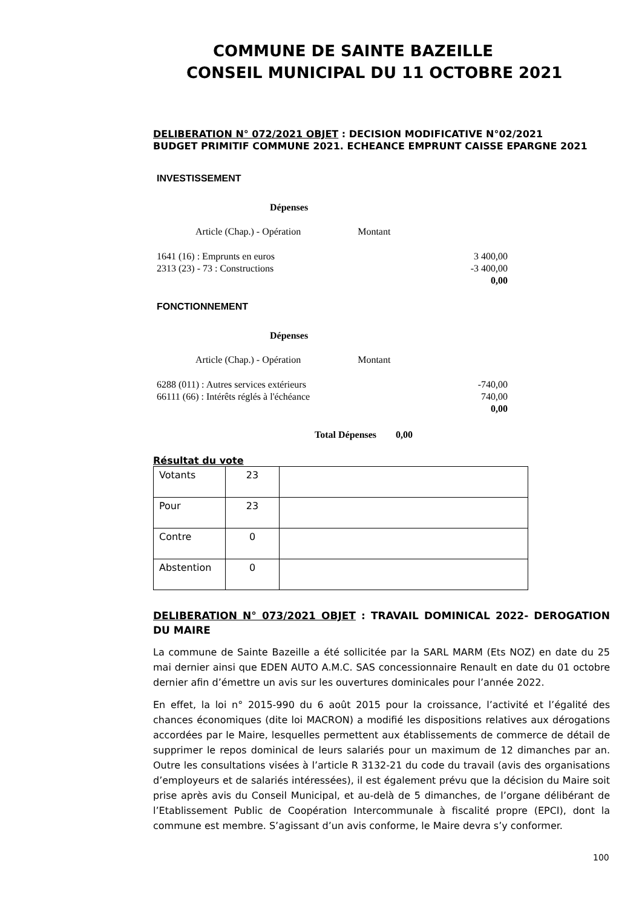COMMUNE DE SAINTE BAZEILLE
CONSEIL MUNICIPAL DU 11 OCTOBRE 2021
DELIBERATION N° 072/2021 OBJET : DECISION MODIFICATIVE N°02/2021
BUDGET PRIMITIF COMMUNE 2021. ECHEANCE EMPRUNT CAISSE EPARGNE 2021
INVESTISSEMENT
Dépenses
Article (Chap.) - Opération Montant
| 1641 (16) : Emprunts en euros | 3 400,00 |
| 2313 (23) - 73 : Constructions | -3 400,00 |
| | 0,00 |
FONCTIONNEMENT
Dépenses
Article (Chap.) - Opération Montant
| 6288 (011) : Autres services extérieurs | -740,00 |
| 66111 (66) : Intérêts réglés à l'échéance | 740,00 |
| | 0,00 |
Total Dépenses 0,00
Résultat du vote
| Votants | 23 | |
| Pour | 23 | |
| Contre | 0 | |
| Abstention | 0 | |
DELIBERATION N° 073/2021 OBJET : TRAVAIL DOMINICAL 2022- DEROGATION DU MAIRE
La commune de Sainte Bazeille a été sollicitée par la SARL MARM (Ets NOZ) en date du 25 mai dernier ainsi que EDEN AUTO A.M.C. SAS concessionnaire Renault en date du 01 octobre dernier afin d’émettre un avis sur les ouvertures dominicales pour l’année 2022.
En effet, la loi n° 2015-990 du 6 août 2015 pour la croissance, l’activité et l’égalité des chances économiques (dite loi MACRON) a modifié les dispositions relatives aux dérogations accordées par le Maire, lesquelles permettent aux établissements de commerce de détail de supprimer le repos dominical de leurs salariés pour un maximum de 12 dimanches par an. Outre les consultations visées à l’article R 3132-21 du code du travail (avis des organisations d’employeurs et de salariés intéressées), il est également prévu que la décision du Maire soit prise après avis du Conseil Municipal, et au-delà de 5 dimanches, de l’organe délibérant de l’Etablissement Public de Coopération Intercommunale à fiscalité propre (EPCI), dont la commune est membre. S’agissant d’un avis conforme, le Maire devra s’y conformer.
100